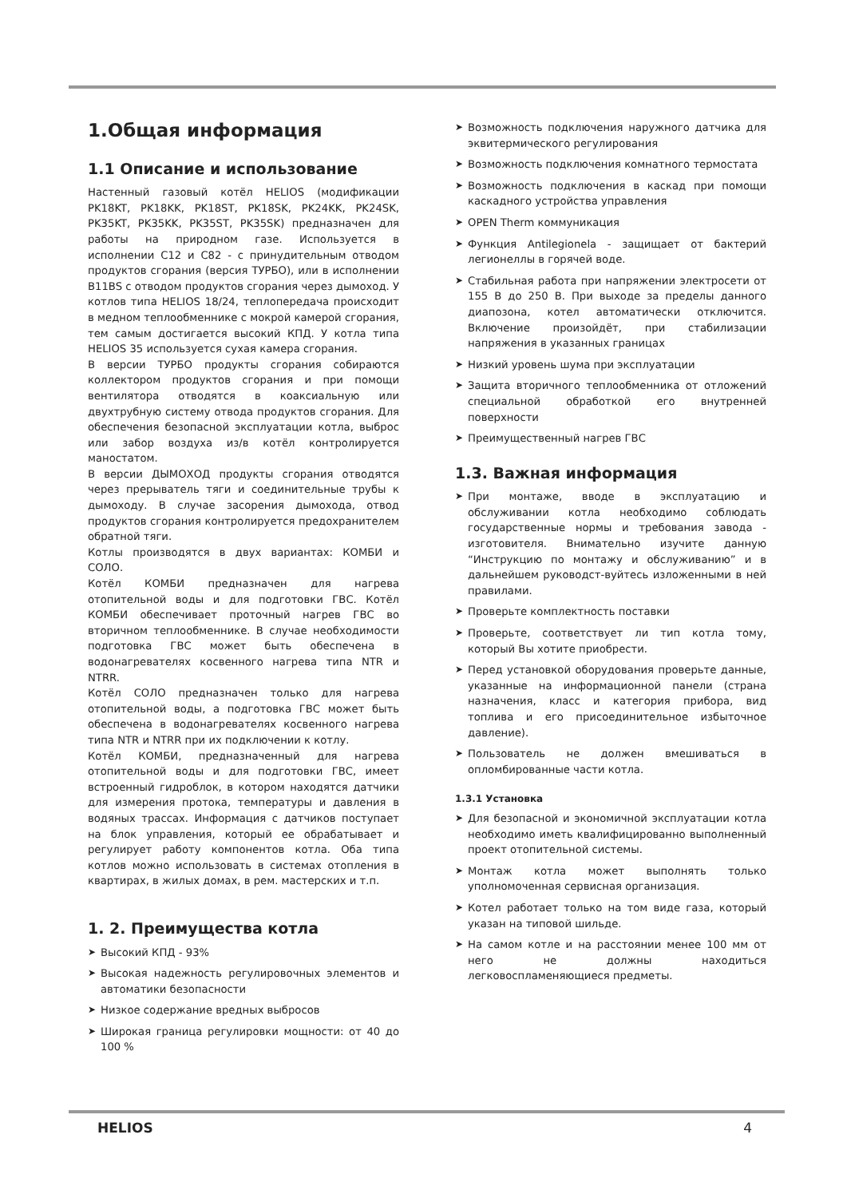1.Общая информация
1.1 Описание и использование
Настенный газовый котёл HELIOS (модификации PK18KT, PK18KK, PK18ST, PK18SK, PK24KK, PK24SK, PK35KT, PK35KK, PK35ST, PK35SK) предназначен для работы на природном газе. Используется в исполнении C12 и C82 - с принудительным отводом продуктов сгорания (версия ТУРБО), или в исполнении B11BS с отводом продуктов сгорания через дымоход. У котлов типа HELIOS 18/24, теплопередача происходит в медном теплообменнике с мокрой камерой сгорания, тем самым достигается высокий КПД. У котла типа HELIOS 35 используется сухая камера сгорания.
В версии ТУРБО продукты сгорания собираются коллектором продуктов сгорания и при помощи вентилятора отводятся в коаксиальную или двухтрубную систему отвода продуктов сгорания. Для обеспечения безопасной эксплуатации котла, выброс или забор воздуха из/в котёл контролируется маностатом.
В версии ДЫМОХОД продукты сгорания отводятся через прерыватель тяги и соединительные трубы к дымоходу. В случае засорения дымохода, отвод продуктов сгорания контролируется предохранителем обратной тяги.
Котлы производятся в двух вариантах: КОМБИ и СОЛО.
Котёл КОМБИ предназначен для нагрева отопительной воды и для подготовки ГВС. Котёл КОМБИ обеспечивает проточный нагрев ГВС во вторичном теплообменнике. В случае необходимости подготовка ГВС может быть обеспечена в водонагревателях косвенного нагрева типа NTR и NTRR.
Котёл СОЛО предназначен только для нагрева отопительной воды, а подготовка ГВС может быть обеспечена в водонагревателях косвенного нагрева типа NTR и NTRR при их подключении к котлу.
Котёл КОМБИ, предназначенный для нагрева отопительной воды и для подготовки ГВС, имеет встроенный гидроблок, в котором находятся датчики для измерения протока, температуры и давления в водяных трассах. Информация с датчиков поступает на блок управления, который ее обрабатывает и регулирует работу компонентов котла. Оба типа котлов можно использовать в системах отопления в квартирах, в жилых домах, в рем. мастерских и т.п.
1. 2. Преимущества котла
➤ Высокий КПД - 93%
➤ Высокая надежность регулировочных элементов и автоматики безопасности
➤ Низкое содержание вредных выбросов
➤ Широкая граница регулировки мощности: от 40 до 100 %
➤ Возможность подключения наружного датчика для эквитермического регулирования
➤ Возможность подключения комнатного термостата
➤ Возможность подключения в каскад при помощи каскадного устройства управления
➤ OPEN Therm коммуникация
➤ Функция Antilegionela - защищает от бактерий легионеллы в горячей воде.
➤ Стабильная работа при напряжении электросети от 155 В до 250 В. При выходе за пределы данного диапозона, котел автоматически отключится. Включение произойдёт, при стабилизации напряжения в указанных границах
➤ Низкий уровень шума при эксплуатации
➤ Защита вторичного теплообменника от отложений специальной обработкой его внутренней поверхности
➤ Преимущественный нагрев ГВС
1.3. Важная информация
➤ При монтаже, вводе в эксплуатацию и обслуживании котла необходимо соблюдать государственные нормы и требования завода - изготовителя. Внимательно изучите данную “Инструкцию по монтажу и обслуживанию” и в дальнейшем руководст-вуйтесь изложенными в ней правилами.
➤ Проверьте комплектность поставки
➤ Проверьте, соответствует ли тип котла тому, который Вы хотите приобрести.
➤ Перед установкой оборудования проверьте данные, указанные на информационной панели (страна назначения, класс и категория прибора, вид топлива и его присоединительное избыточное давление).
➤ Пользователь не должен вмешиваться в опломбированные части котла.
1.3.1 Установка
➤ Для безопасной и экономичной эксплуатации котла необходимо иметь квалифицированно выполненный проект отопительной системы.
➤ Монтаж котла может выполнять только уполномоченная сервисная организация.
➤ Котел работает только на том виде газа, который указан на типовой шильде.
➤ На самом котле и на расстоянии менее 100 мм от него не должны находиться легковоспламеняющиеся предметы.
HELIOS 4